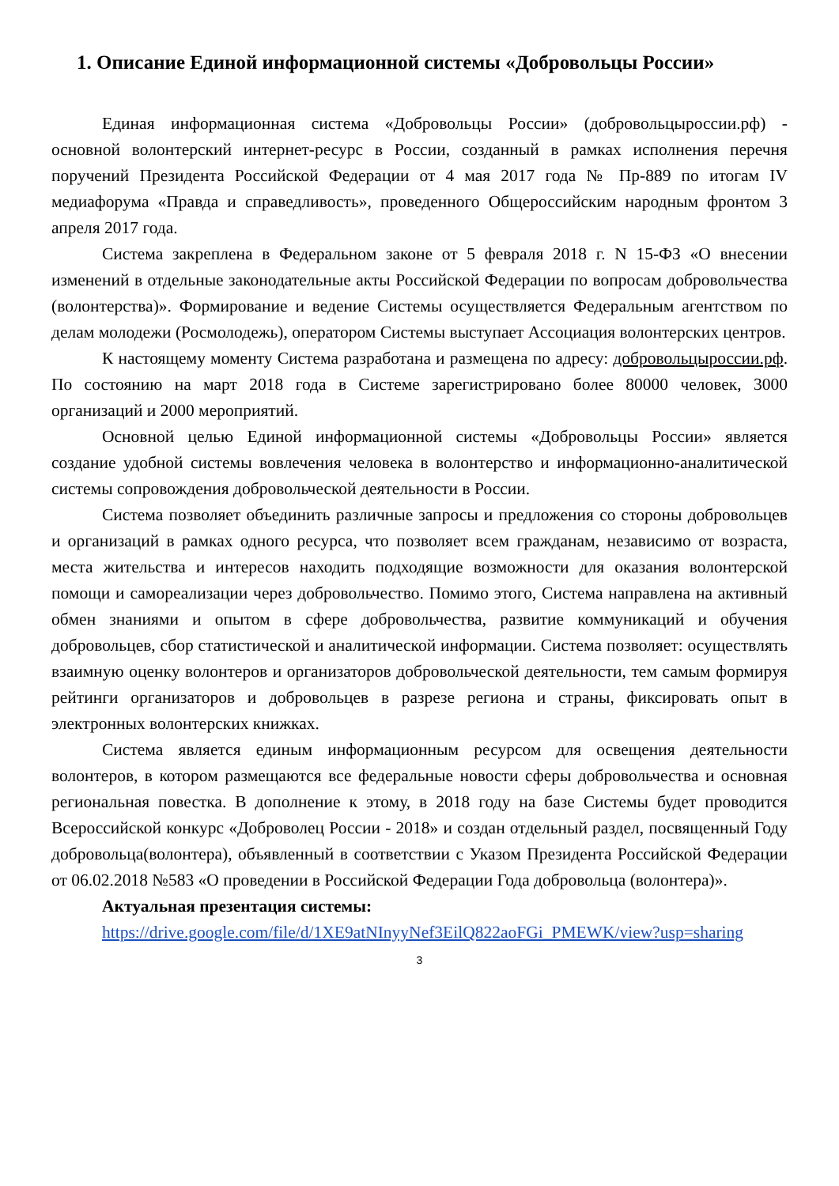1. Описание Единой информационной системы «Добровольцы России»
Единая информационная система «Добровольцы России» (добровольцыроссии.рф) - основной волонтерский интернет-ресурс в России, созданный в рамках исполнения перечня поручений Президента Российской Федерации от 4 мая 2017 года № Пр-889 по итогам IV медиафорума «Правда и справедливость», проведенного Общероссийским народным фронтом 3 апреля 2017 года.
Система закреплена в Федеральном законе от 5 февраля 2018 г. N 15-ФЗ «О внесении изменений в отдельные законодательные акты Российской Федерации по вопросам добровольчества (волонтерства)». Формирование и ведение Системы осуществляется Федеральным агентством по делам молодежи (Росмолодежь), оператором Системы выступает Ассоциация волонтерских центров.
К настоящему моменту Система разработана и размещена по адресу: добровольцыроссии.рф. По состоянию на март 2018 года в Системе зарегистрировано более 80000 человек, 3000 организаций и 2000 мероприятий.
Основной целью Единой информационной системы «Добровольцы России» является создание удобной системы вовлечения человека в волонтерство и информационно-аналитической системы сопровождения добровольческой деятельности в России.
Система позволяет объединить различные запросы и предложения со стороны добровольцев и организаций в рамках одного ресурса, что позволяет всем гражданам, независимо от возраста, места жительства и интересов находить подходящие возможности для оказания волонтерской помощи и самореализации через добровольчество. Помимо этого, Система направлена на активный обмен знаниями и опытом в сфере добровольчества, развитие коммуникаций и обучения добровольцев, сбор статистической и аналитической информации. Система позволяет: осуществлять взаимную оценку волонтеров и организаторов добровольческой деятельности, тем самым формируя рейтинги организаторов и добровольцев в разрезе региона и страны, фиксировать опыт в электронных волонтерских книжках.
Система является единым информационным ресурсом для освещения деятельности волонтеров, в котором размещаются все федеральные новости сферы добровольчества и основная региональная повестка. В дополнение к этому, в 2018 году на базе Системы будет проводится Всероссийской конкурс «Доброволец России - 2018» и создан отдельный раздел, посвященный Году добровольца(волонтера), объявленный в соответствии с Указом Президента Российской Федерации от 06.02.2018 №583 «О проведении в Российской Федерации Года добровольца (волонтера)».
Актуальная презентация системы:
https://drive.google.com/file/d/1XE9atNInyyNef3EilQ822aoFGi_PMEWK/view?usp=sharing
3